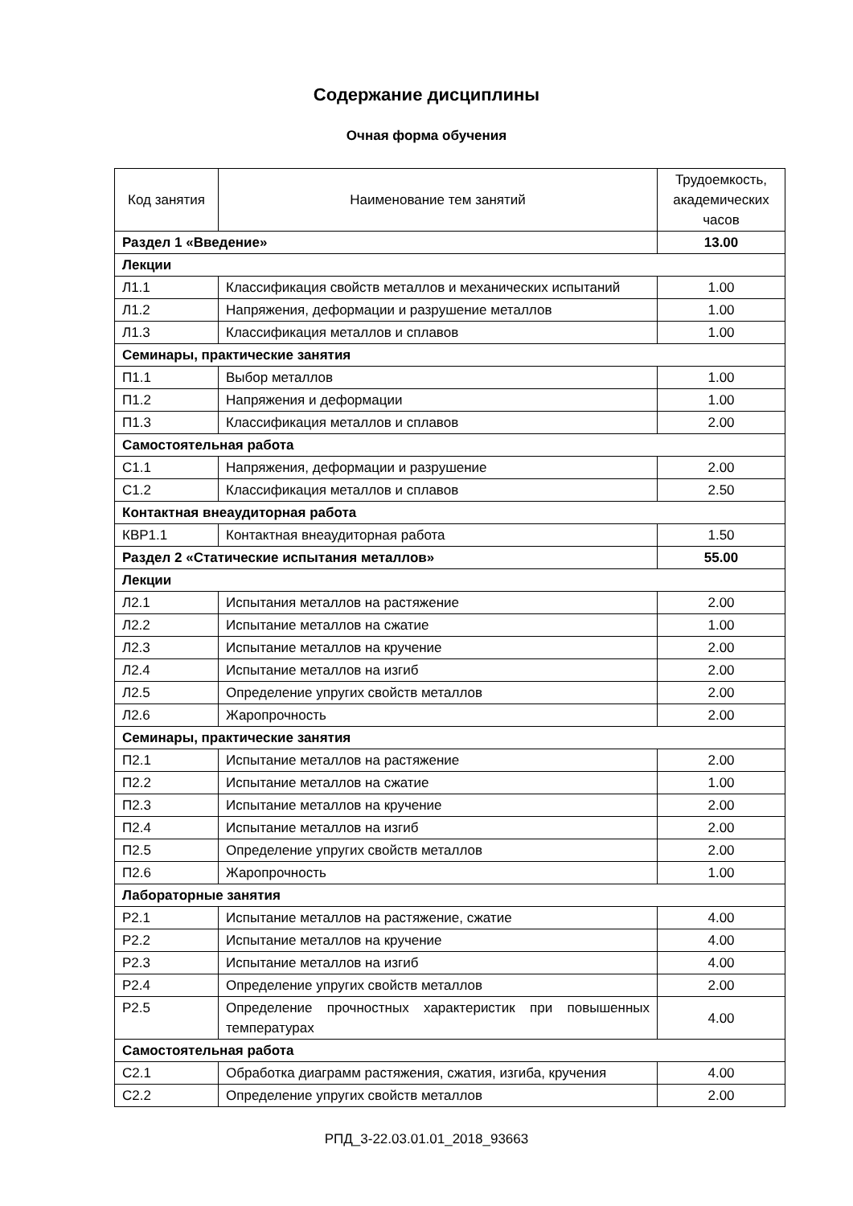Содержание дисциплины
Очная форма обучения
| Код занятия | Наименование тем занятий | Трудоемкость, академических часов |
| --- | --- | --- |
| Раздел 1 «Введение» | | 13.00 |
| Лекции | | |
| Л1.1 | Классификация свойств металлов и механических испытаний | 1.00 |
| Л1.2 | Напряжения, деформации и разрушение металлов | 1.00 |
| Л1.3 | Классификация металлов и сплавов | 1.00 |
| Семинары, практические занятия | | |
| П1.1 | Выбор металлов | 1.00 |
| П1.2 | Напряжения и деформации | 1.00 |
| П1.3 | Классификация металлов и сплавов | 2.00 |
| Самостоятельная работа | | |
| С1.1 | Напряжения, деформации и разрушение | 2.00 |
| С1.2 | Классификация металлов и сплавов | 2.50 |
| Контактная внеаудиторная работа | | |
| КВР1.1 | Контактная внеаудиторная работа | 1.50 |
| Раздел 2 «Статические испытания металлов» | | 55.00 |
| Лекции | | |
| Л2.1 | Испытания металлов на растяжение | 2.00 |
| Л2.2 | Испытание металлов на сжатие | 1.00 |
| Л2.3 | Испытание металлов на кручение | 2.00 |
| Л2.4 | Испытание металлов на изгиб | 2.00 |
| Л2.5 | Определение упругих свойств металлов | 2.00 |
| Л2.6 | Жаропрочность | 2.00 |
| Семинары, практические занятия | | |
| П2.1 | Испытание металлов на растяжение | 2.00 |
| П2.2 | Испытание металлов на сжатие | 1.00 |
| П2.3 | Испытание металлов на кручение | 2.00 |
| П2.4 | Испытание металлов на изгиб | 2.00 |
| П2.5 | Определение упругих свойств металлов | 2.00 |
| П2.6 | Жаропрочность | 1.00 |
| Лабораторные занятия | | |
| Р2.1 | Испытание металлов на растяжение, сжатие | 4.00 |
| Р2.2 | Испытание металлов на кручение | 4.00 |
| Р2.3 | Испытание металлов на изгиб | 4.00 |
| Р2.4 | Определение упругих свойств металлов | 2.00 |
| Р2.5 | Определение прочностных характеристик при повышенных температурах | 4.00 |
| Самостоятельная работа | | |
| С2.1 | Обработка диаграмм растяжения, сжатия, изгиба, кручения | 4.00 |
| С2.2 | Определение упругих свойств металлов | 2.00 |
РПД_3-22.03.01.01_2018_93663